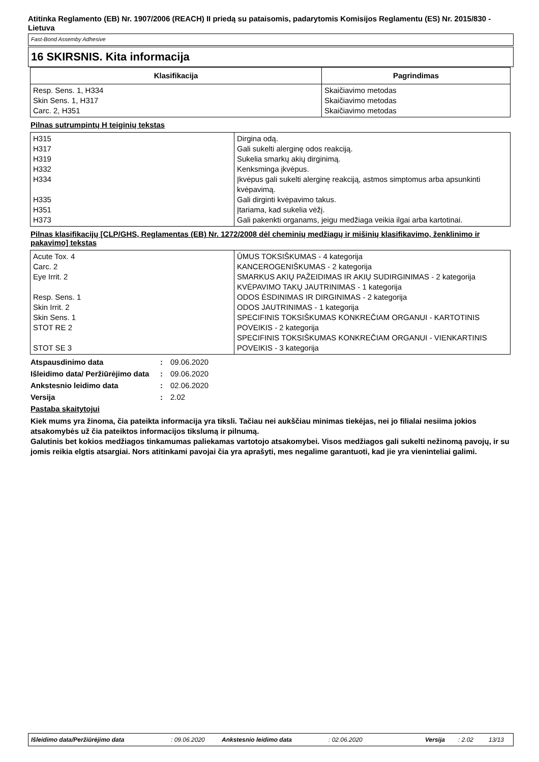Atitinka Reglamento (EB) Nr. 1907/2006 (REACH) II priedą su pataisomis, padarytomis Komisijos Reglamentu (ES) Nr. 2015/830 - Lietuva
Fast-Bond Assemby Adhesive
16 SKIRSNIS. Kita informacija
| Klasifikacija | Pagrindimas |
| --- | --- |
| Resp. Sens. 1, H334 Skin Sens. 1, H317 Carc. 2, H351 | Skaičiavimo metodas Skaičiavimo metodas Skaičiavimo metodas |
Pilnas sutrumpintų H teiginių tekstas
| H315 H317 H319 H332 H334 H335 H351 H373 | Dirgina odą. Gali sukelti alerginę odos reakciją. Sukelia smarkų akių dirginimą. Kenksminga įkvėpus. Įkvėpus gali sukelti alerginę reakciją, astmos simptomus arba apsunkinti kvėpavimą. Gali dirginti kvėpavimo takus. Įtariama, kad sukelia vėžį. Gali pakenkti organams, jeigu medžiaga veikia ilgai arba kartotinai. |
Pilnas klasifikacijų [CLP/GHS, Reglamentas (EB) Nr. 1272/2008 dėl cheminių medžiagų ir mišinių klasifikavimo, ženklinimo ir pakavimo] tekstas
| Acute Tox. 4 Carc. 2 Eye Irrit. 2 Resp. Sens. 1 Skin Irrit. 2 Skin Sens. 1 STOT RE 2 STOT SE 3 | ŪMUS TOKSIŠKUMAS - 4 kategorija KANCEROGENIŠKUMAS - 2 kategorija SMARKUS AKIŲ PAŽEIDIMAS IR AKIŲ SUDIRGINIMAS - 2 kategorija KVĖPAVIMO TAKŲ JAUTRINIMAS - 1 kategorija ODOS ĖSDINIMAS IR DIRGINIMAS - 2 kategorija ODOS JAUTRINIMAS - 1 kategorija SPECIFINIS TOKSIŠKUMAS KONKREČIAM ORGANUI - KARTOTINIS POVEIKIS - 2 kategorija SPECIFINIS TOKSIŠKUMAS KONKREČIAM ORGANUI - VIENKARTINIS POVEIKIS - 3 kategorija |
Atspausdinimo data: 09.06.2020
Išleidimo data/ Peržiūrėjimo data: 09.06.2020
Ankstesnio leidimo data: 02.06.2020
Versija: 2.02
Pastaba skaitytojui
Kiek mums yra žinoma, čia pateikta informacija yra tiksli. Tačiau nei aukščiau minimas tiekėjas, nei jo filialai nesiima jokios atsakomybės už čia pateiktos informacijos tikslumą ir pilnumą.
Galutinis bet kokios medžiagos tinkamumas paliekamas vartotojo atsakomybei. Visos medžiagos gali sukelti nežinomą pavojų, ir su jomis reikia elgtis atsargiai. Nors atitinkami pavojai čia yra aprašyti, mes negalime garantuoti, kad jie yra vieninteliai galimi.
Išleidimo data/Peržiūrėjimo data: 09.06.2020 Ankstesnio leidimo data: 02.06.2020 Versija: 2.02 13/13